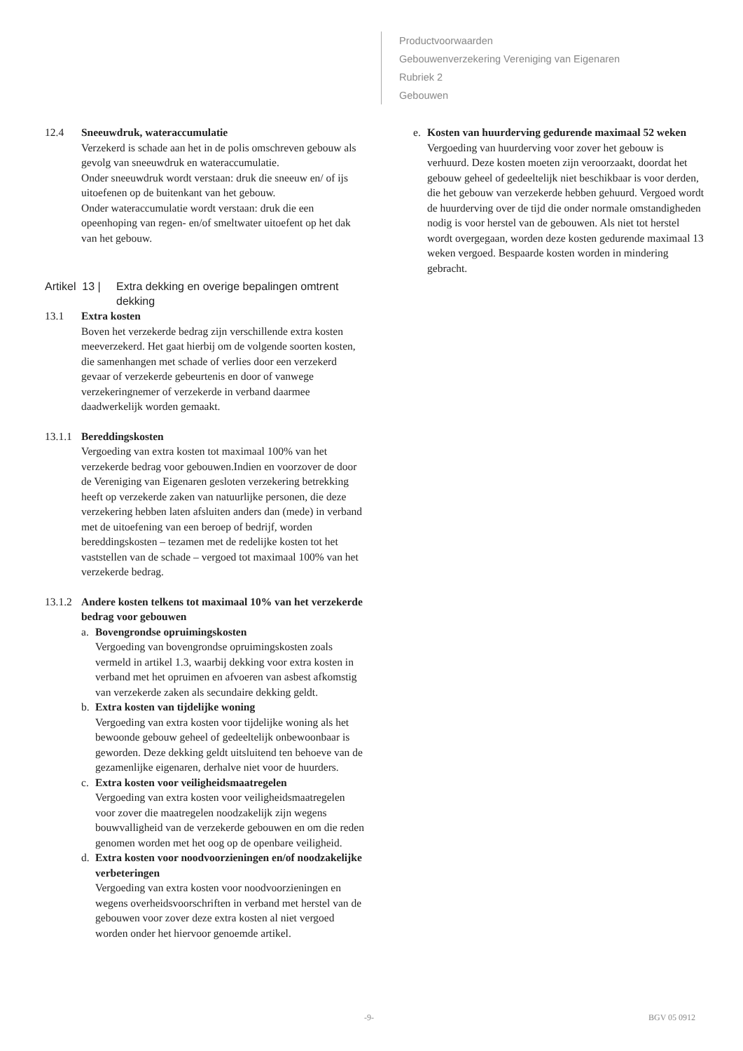Productvoorwaarden
Gebouwenverzekering Vereniging van Eigenaren
Rubriek 2
Gebouwen
12.4 Sneeuwdruk, wateraccumulatie
Verzekerd is schade aan het in de polis omschreven gebouw als gevolg van sneeuwdruk en wateraccumulatie.
Onder sneeuwdruk wordt verstaan: druk die sneeuw en/ of ijs uitoefenen op de buitenkant van het gebouw.
Onder wateraccumulatie wordt verstaan: druk die een opeenhoping van regen- en/of smeltwater uitoefent op het dak van het gebouw.
Artikel 13 | Extra dekking en overige bepalingen omtrent dekking
13.1 Extra kosten
Boven het verzekerde bedrag zijn verschillende extra kosten meeverzekerd. Het gaat hierbij om de volgende soorten kosten, die samenhangen met schade of verlies door een verzekerd gevaar of verzekerde gebeurtenis en door of vanwege verzekeringnemer of verzekerde in verband daarmee daadwerkelijk worden gemaakt.
13.1.1
Bereddingskosten
Vergoeding van extra kosten tot maximaal 100% van het verzekerde bedrag voor gebouwen.Indien en voorzover de door de Vereniging van Eigenaren gesloten verzekering betrekking heeft op verzekerde zaken van natuurlijke personen, die deze verzekering hebben laten afsluiten anders dan (mede) in verband met de uitoefening van een beroep of bedrijf, worden bereddingskosten – tezamen met de redelijke kosten tot het vaststellen van de schade – vergoed tot maximaal 100% van het verzekerde bedrag.
13.1.2
Andere kosten telkens tot maximaal 10% van het verzekerde bedrag voor gebouwen
a. Bovengrondse opruimingskosten
Vergoeding van bovengrondse opruimingskosten zoals vermeld in artikel 1.3, waarbij dekking voor extra kosten in verband met het opruimen en afvoeren van asbest afkomstig van verzekerde zaken als secundaire dekking geldt.
b. Extra kosten van tijdelijke woning
Vergoeding van extra kosten voor tijdelijke woning als het bewoonde gebouw geheel of gedeeltelijk onbewoonbaar is geworden. Deze dekking geldt uitsluitend ten behoeve van de gezamenlijke eigenaren, derhalve niet voor de huurders.
c. Extra kosten voor veiligheidsmaatregelen
Vergoeding van extra kosten voor veiligheidsmaatregelen voor zover die maatregelen noodzakelijk zijn wegens bouwvalligheid van de verzekerde gebouwen en om die reden genomen worden met het oog op de openbare veiligheid.
d. Extra kosten voor noodvoorzieningen en/of noodzakelijke verbeteringen
Vergoeding van extra kosten voor noodvoorzieningen en wegens overheidsvoorschriften in verband met herstel van de gebouwen voor zover deze extra kosten al niet vergoed worden onder het hiervoor genoemde artikel.
e. Kosten van huurderving gedurende maximaal 52 weken
Vergoeding van huurderving voor zover het gebouw is verhuurd. Deze kosten moeten zijn veroorzaakt, doordat het gebouw geheel of gedeeltelijk niet beschikbaar is voor derden, die het gebouw van verzekerde hebben gehuurd. Vergoed wordt de huurderving over de tijd die onder normale omstandigheden nodig is voor herstel van de gebouwen. Als niet tot herstel wordt overgegaan, worden deze kosten gedurende maximaal 13 weken vergoed. Bespaarde kosten worden in mindering gebracht.
-9- BGV 05 0912